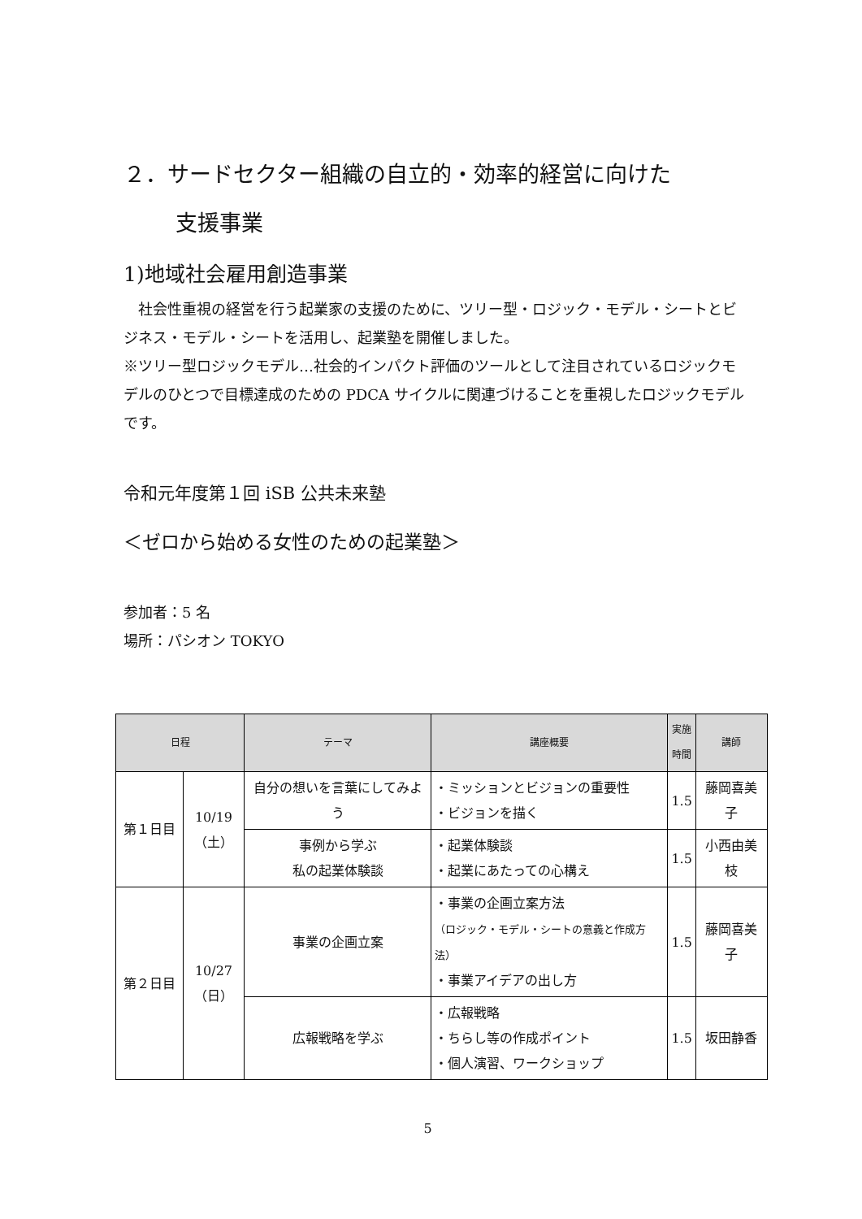２．サードセクター組織の自立的・効率的経営に向けた
支援事業
1)地域社会雇用創造事業
　社会性重視の経営を行う起業家の支援のために、ツリー型・ロジック・モデル・シートとビジネス・モデル・シートを活用し、起業塾を開催しました。
※ツリー型ロジックモデル…社会的インパクト評価のツールとして注目されているロジックモデルのひとつで目標達成のための PDCA サイクルに関連づけることを重視したロジックモデルです。
令和元年度第１回 iSB 公共未来塾
＜ゼロから始める女性のための起業塾＞
参加者：5 名
場所：パシオン TOKYO
| 日程 | | テーマ | 講座概要 | 実施 時間 | 講師 |
| --- | --- | --- | --- | --- | --- |
| 第１日目 | 10/19 （土） | 自分の想いを言葉にしてみよう | ・ミッションとビジョンの重要性 ・ビジョンを描く | 1.5 | 藤岡喜美子 |
| | | 事例から学ぶ 私の起業体験談 | ・起業体験談 ・起業にあたっての心構え | 1.5 | 小西由美枝 |
| 第２日目 | 10/27 （日） | 事業の企画立案 | ・事業の企画立案方法 （ロジック・モデル・シートの意義と作成方法） ・事業アイデアの出し方 | 1.5 | 藤岡喜美子 |
| | | 広報戦略を学ぶ | ・広報戦略 ・ちらし等の作成ポイント ・個人演習、ワークショップ | 1.5 | 坂田静香 |
5